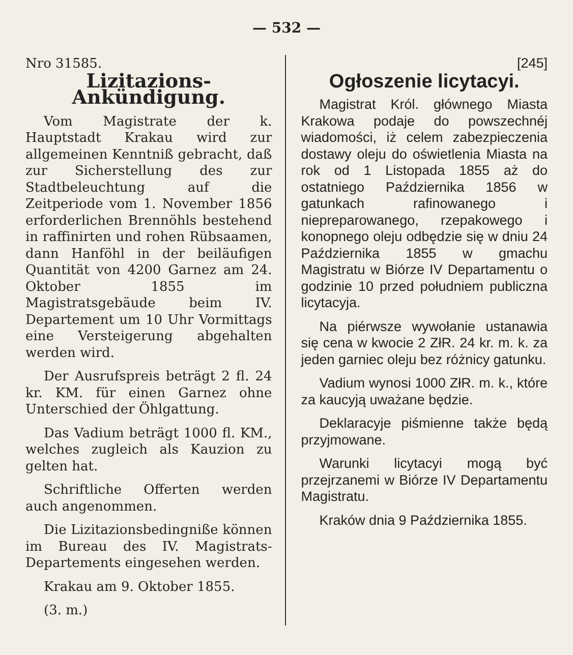— 532 —
Nro 31585.
Lizitazions-Ankündigung.
Vom Magistrate der k. Hauptstadt Krakau wird zur allgemeinen Kenntniß gebracht, daß zur Sicherstellung des zur Stadtbeleuchtung auf die Zeitperiode vom 1. November 1856 erforderlichen Brennöhls bestehend in raffinirten und rohen Rübsaamen, dann Hanföhl in der beiläufigen Quantität von 4200 Garnez am 24. Oktober 1855 im Magistratsgebäude beim IV. Departement um 10 Uhr Vormittags eine Versteigerung abgehalten werden wird.
Der Ausrufspreis beträgt 2 fl. 24 kr. KM. für einen Garnez ohne Unterschied der Öhlgattung.
Das Vadium beträgt 1000 fl. KM., welches zugleich als Kauzion zu gelten hat.
Schriftliche Offerten werden auch angenommen.
Die Lizitazionsbedingniße können im Bureau des IV. Magistrats-Departements eingesehen werden.
Krakau am 9. Oktober 1855.
(3. m.)
[245]
Ogłoszenie licytacyi.
Magistrat Król. głównego Miasta Krakowa podaje do powszechnéj wiadomości, iż celem zabezpieczenia dostawy oleju do oświetlenia Miasta na rok od 1 Listopada 1855 aż do ostatniego Października 1856 w gatunkach rafinowanego i niepreparowanego, rzepakowego i konopnego oleju odbędzie się w dniu 24 Października 1855 w gmachu Magistratu w Biórze IV Departamentu o godzinie 10 przed południem publiczna licytacyja.
Na piérwsze wywołanie ustanawia się cena w kwocie 2 ZłR. 24 kr. m. k. za jeden garniec oleju bez różnicy gatunku.
Vadium wynosi 1000 ZłR. m. k., które za kaucyją uważane będzie.
Deklaracyje piśmienne także będą przyjmowane.
Warunki licytacyi mogą być przejrzanemi w Biórze IV Departamentu Magistratu.
Kraków dnia 9 Października 1855.